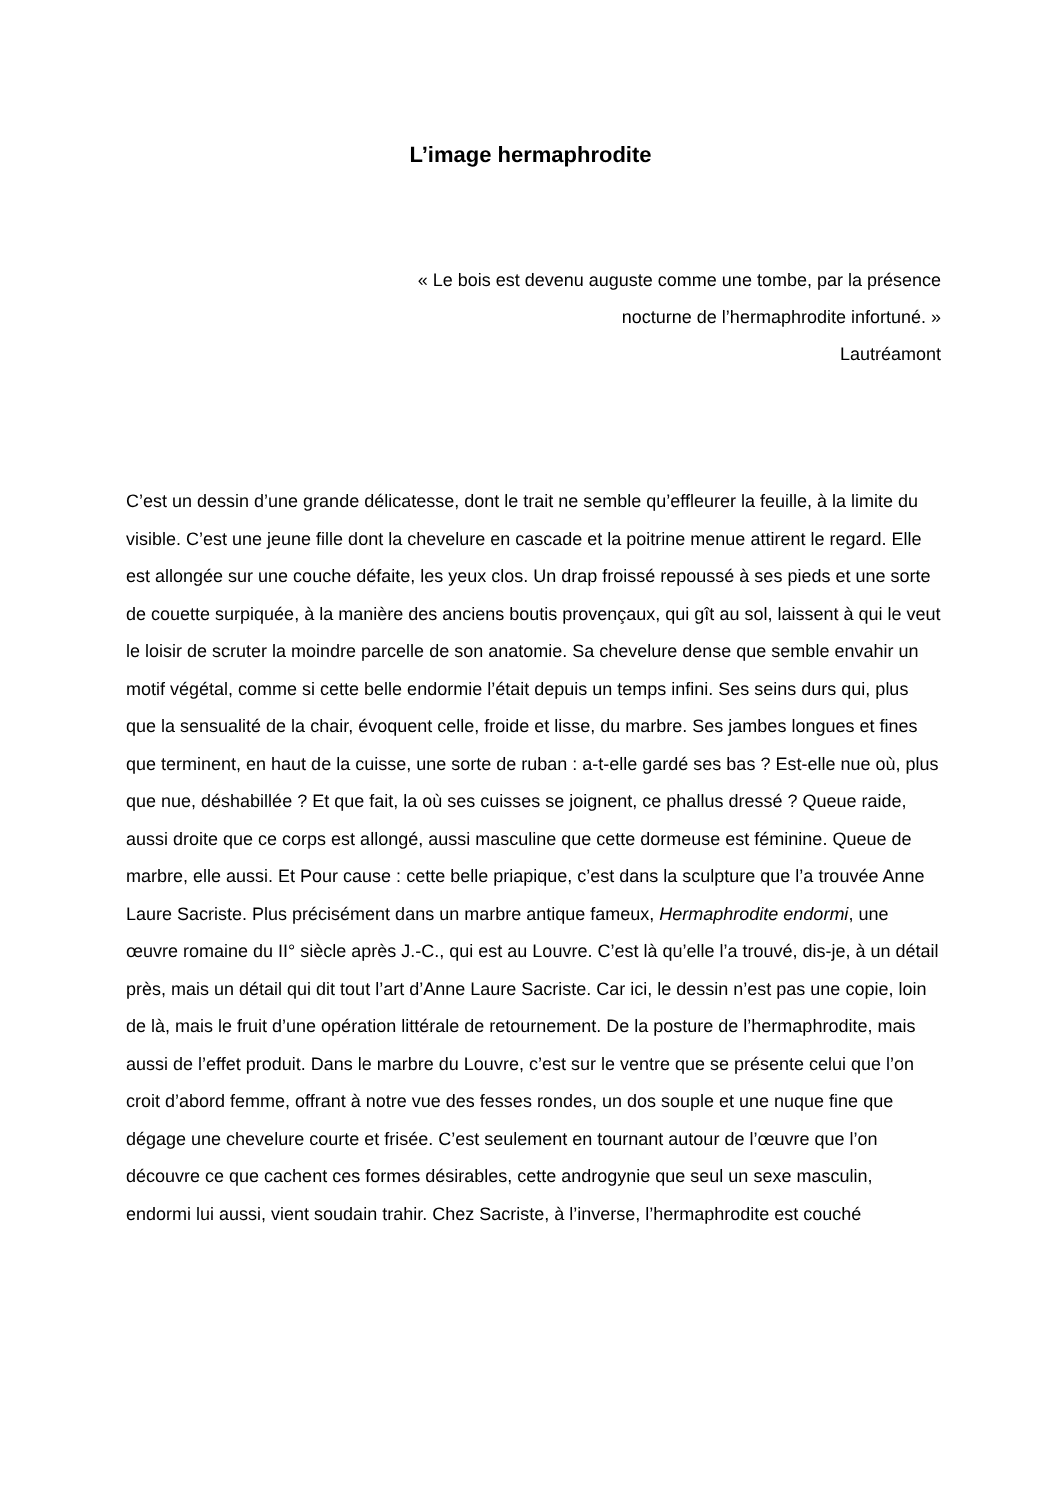L’image hermaphrodite
« Le bois est devenu auguste comme une tombe, par la présence nocturne de l’hermaphrodite infortuné. »
Lautréamont
C’est un dessin d’une grande délicatesse, dont le trait ne semble qu’effleurer la feuille, à la limite du visible. C’est une jeune fille dont la chevelure en cascade et la poitrine menue attirent le regard. Elle est allongée sur une couche défaite, les yeux clos. Un drap froissé repoussé à ses pieds et une sorte de couette surpiquée, à la manière des anciens boutis provençaux, qui gît au sol, laissent à qui le veut le loisir de scruter la moindre parcelle de son anatomie. Sa chevelure dense que semble envahir un motif végétal, comme si cette belle endormie l’était depuis un temps infini. Ses seins durs qui, plus que la sensualité de la chair, évoquent celle, froide et lisse, du marbre. Ses jambes longues et fines que terminent, en haut de la cuisse, une sorte de ruban : a-t-elle gardé ses bas ? Est-elle nue où, plus que nue, déshabillée ? Et que fait, la où ses cuisses se joignent, ce phallus dressé ? Queue raide, aussi droite que ce corps est allongé, aussi masculine que cette dormeuse est féminine. Queue de marbre, elle aussi. Et Pour cause : cette belle priapique, c’est dans la sculpture que l’a trouvée Anne Laure Sacriste. Plus précisément dans un marbre antique fameux, Hermaphrodite endormi, une œuvre romaine du II° siècle après J.-C., qui est au Louvre. C’est là qu’elle l’a trouvé, dis-je, à un détail près, mais un détail qui dit tout l’art d’Anne Laure Sacriste. Car ici, le dessin n’est pas une copie, loin de là, mais le fruit d’une opération littérale de retournement. De la posture de l’hermaphrodite, mais aussi de l’effet produit. Dans le marbre du Louvre, c’est sur le ventre que se présente celui que l’on croit d’abord femme, offrant à notre vue des fesses rondes, un dos souple et une nuque fine que dégage une chevelure courte et frisée. C’est seulement en tournant autour de l’œuvre que l’on découvre ce que cachent ces formes désirables, cette androgynie que seul un sexe masculin, endormi lui aussi, vient soudain trahir. Chez Sacriste, à l’inverse, l’hermaphrodite est couché